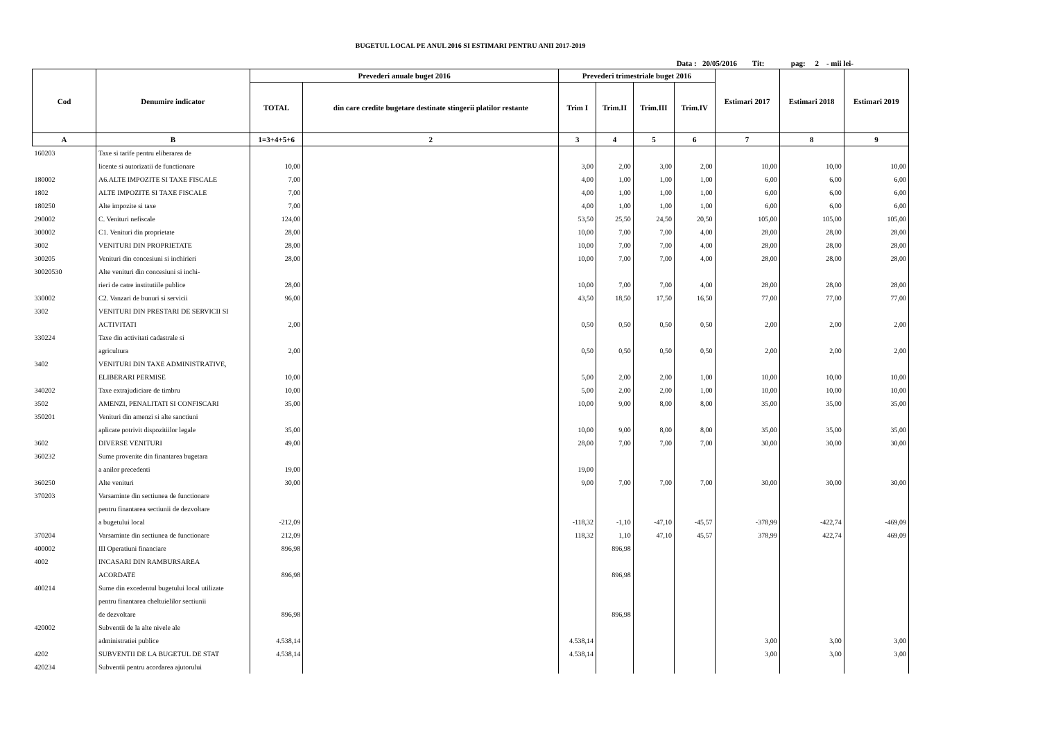BUGETUL LOCAL PE ANUL 2016 SI ESTIMARI PENTRU ANII 2017-2019
Data : 20/05/2016 Tit: pag: 2 - mii lei-
| Cod | Denumire indicator | Prevederi anuale buget 2016 | | Prevederi trimestriale buget 2016 | | | | Estimari 2017 | Estimari 2018 | Estimari 2019 |
| --- | --- | --- | --- | --- | --- | --- | --- | --- | --- | --- |
| | | TOTAL | din care credite bugetare destinate stingerii platilor restante | Trim I | Trim.II | Trim.III | Trim.IV | | | |
| A | B | 1=3+4+5+6 | 2 | 3 | 4 | 5 | 6 | 7 | 8 | 9 |
| 160203 | Taxe si tarife pentru eliberarea de | | | | | | | | | |
| | licente si autorizatii de functionare | 10,00 | | 3,00 | 2,00 | 3,00 | 2,00 | 10,00 | 10,00 | 10,00 |
| 180002 | A6.ALTE IMPOZITE SI TAXE FISCALE | 7,00 | | 4,00 | 1,00 | 1,00 | 1,00 | 6,00 | 6,00 | 6,00 |
| 1802 | ALTE IMPOZITE SI TAXE FISCALE | 7,00 | | 4,00 | 1,00 | 1,00 | 1,00 | 6,00 | 6,00 | 6,00 |
| 180250 | Alte impozite si taxe | 7,00 | | 4,00 | 1,00 | 1,00 | 1,00 | 6,00 | 6,00 | 6,00 |
| 290002 | C. Venituri nefiscale | 124,00 | | 53,50 | 25,50 | 24,50 | 20,50 | 105,00 | 105,00 | 105,00 |
| 300002 | C1. Venituri din proprietate | 28,00 | | 10,00 | 7,00 | 7,00 | 4,00 | 28,00 | 28,00 | 28,00 |
| 3002 | VENITURI DIN PROPRIETATE | 28,00 | | 10,00 | 7,00 | 7,00 | 4,00 | 28,00 | 28,00 | 28,00 |
| 300205 | Venituri din concesiuni si inchirieri | 28,00 | | 10,00 | 7,00 | 7,00 | 4,00 | 28,00 | 28,00 | 28,00 |
| 30020530 | Alte venituri din concesiuni si inchi- | | | | | | | | | |
| | rieri de catre institutiile publice | 28,00 | | 10,00 | 7,00 | 7,00 | 4,00 | 28,00 | 28,00 | 28,00 |
| 330002 | C2. Vanzari de bunuri si servicii | 96,00 | | 43,50 | 18,50 | 17,50 | 16,50 | 77,00 | 77,00 | 77,00 |
| 3302 | VENITURI DIN PRESTARI DE SERVICII SI | | | | | | | | | |
| | ACTIVITATI | 2,00 | | 0,50 | 0,50 | 0,50 | 0,50 | 2,00 | 2,00 | 2,00 |
| 330224 | Taxe din activitati cadastrale si | | | | | | | | | |
| | agricultura | 2,00 | | 0,50 | 0,50 | 0,50 | 0,50 | 2,00 | 2,00 | 2,00 |
| 3402 | VENITURI DIN TAXE ADMINISTRATIVE, | | | | | | | | | |
| | ELIBERARI PERMISE | 10,00 | | 5,00 | 2,00 | 2,00 | 1,00 | 10,00 | 10,00 | 10,00 |
| 340202 | Taxe extrajudiciare de timbru | 10,00 | | 5,00 | 2,00 | 2,00 | 1,00 | 10,00 | 10,00 | 10,00 |
| 3502 | AMENZI, PENALITATI SI CONFISCARI | 35,00 | | 10,00 | 9,00 | 8,00 | 8,00 | 35,00 | 35,00 | 35,00 |
| 350201 | Venituri din amenzi si alte sanctiuni | | | | | | | | | |
| | aplicate potrivit dispozitiilor legale | 35,00 | | 10,00 | 9,00 | 8,00 | 8,00 | 35,00 | 35,00 | 35,00 |
| 3602 | DIVERSE VENITURI | 49,00 | | 28,00 | 7,00 | 7,00 | 7,00 | 30,00 | 30,00 | 30,00 |
| 360232 | Sume provenite din finantarea bugetara | | | | | | | | | |
| | a anilor precedenti | 19,00 | | 19,00 | | | | | | |
| 360250 | Alte venituri | 30,00 | | 9,00 | 7,00 | 7,00 | 7,00 | 30,00 | 30,00 | 30,00 |
| 370203 | Varsaminte din sectiunea de functionare | | | | | | | | | |
| | pentru finantarea sectiunii de dezvoltare | | | | | | | | | |
| | a bugetului local | -212,09 | | -118,32 | -1,10 | -47,10 | -45,57 | -378,99 | -422,74 | -469,09 |
| 370204 | Varsaminte din sectiunea de functionare | 212,09 | | 118,32 | 1,10 | 47,10 | 45,57 | 378,99 | 422,74 | 469,09 |
| 400002 | III Operatiuni financiare | 896,98 | | | 896,98 | | | | | |
| 4002 | INCASARI DIN RAMBURSAREA | | | | | | | | | |
| | ACORDATE | 896,98 | | | 896,98 | | | | | |
| 400214 | Sume din excedentul bugetului local utilizate | | | | | | | | | |
| | pentru finantarea cheltuielilor sectiunii | | | | | | | | | |
| | de dezvoltare | 896,98 | | | 896,98 | | | | | |
| 420002 | Subventii de la alte nivele ale | | | | | | | | | |
| | administratiei publice | 4.538,14 | | 4.538,14 | | | | 3,00 | 3,00 | 3,00 |
| 4202 | SUBVENTII DE LA BUGETUL DE STAT | 4.538,14 | | 4.538,14 | | | | 3,00 | 3,00 | 3,00 |
| 420234 | Subventii pentru acordarea ajutorului | | | | | | | | | |